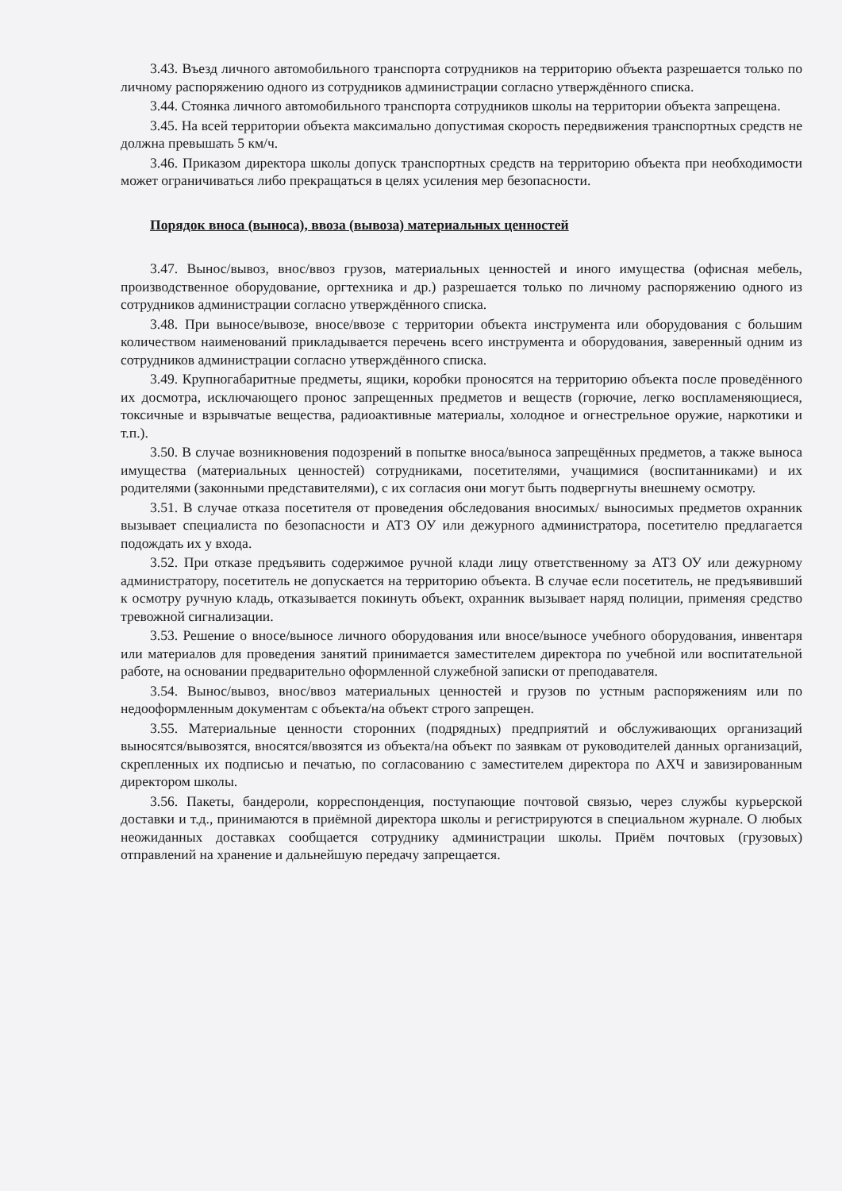3.43. Въезд личного автомобильного транспорта сотрудников на территорию объекта разрешается только по личному распоряжению одного из сотрудников администрации согласно утверждённого списка.
3.44. Стоянка личного автомобильного транспорта сотрудников школы на территории объекта запрещена.
3.45. На всей территории объекта максимально допустимая скорость передвижения транспортных средств не должна превышать 5 км/ч.
3.46. Приказом директора школы допуск транспортных средств на территорию объекта при необходимости может ограничиваться либо прекращаться в целях усиления мер безопасности.
Порядок вноса (выноса), ввоза (вывоза) материальных ценностей
3.47. Вынос/вывоз, внос/ввоз грузов, материальных ценностей и иного имущества (офисная мебель, производственное оборудование, оргтехника и др.) разрешается только по личному распоряжению одного из сотрудников администрации согласно утверждённого списка.
3.48. При выносе/вывозе, вносе/ввозе с территории объекта инструмента или оборудования с большим количеством наименований прикладывается перечень всего инструмента и оборудования, заверенный одним из сотрудников администрации согласно утверждённого списка.
3.49. Крупногабаритные предметы, ящики, коробки проносятся на территорию объекта после проведённого их досмотра, исключающего пронос запрещенных предметов и веществ (горючие, легко воспламеняющиеся, токсичные и взрывчатые вещества, радиоактивные материалы, холодное и огнестрельное оружие, наркотики и т.п.).
3.50. В случае возникновения подозрений в попытке вноса/выноса запрещённых предметов, а также выноса имущества (материальных ценностей) сотрудниками, посетителями, учащимися (воспитанниками) и их родителями (законными представителями), с их согласия они могут быть подвергнуты внешнему осмотру.
3.51. В случае отказа посетителя от проведения обследования вносимых/ выносимых предметов охранник вызывает специалиста по безопасности и АТЗ ОУ или дежурного администратора, посетителю предлагается подождать их у входа.
3.52. При отказе предъявить содержимое ручной клади лицу ответственному за АТЗ ОУ или дежурному администратору, посетитель не допускается на территорию объекта. В случае если посетитель, не предъявивший к осмотру ручную кладь, отказывается покинуть объект, охранник вызывает наряд полиции, применяя средство тревожной сигнализации.
3.53. Решение о вносе/выносе личного оборудования или вносе/выносе учебного оборудования, инвентаря или материалов для проведения занятий принимается заместителем директора по учебной или воспитательной работе, на основании предварительно оформленной служебной записки от преподавателя.
3.54. Вынос/вывоз, внос/ввоз материальных ценностей и грузов по устным распоряжениям или по недооформленным документам с объекта/на объект строго запрещен.
3.55. Материальные ценности сторонних (подрядных) предприятий и обслуживающих организаций выносятся/вывозятся, вносятся/ввозятся из объекта/на объект по заявкам от руководителей данных организаций, скрепленных их подписью и печатью, по согласованию с заместителем директора по АХЧ и завизированным директором школы.
3.56. Пакеты, бандероли, корреспонденция, поступающие почтовой связью, через службы курьерской доставки и т.д., принимаются в приёмной директора школы и регистрируются в специальном журнале. О любых неожиданных доставках сообщается сотруднику администрации школы. Приём почтовых (грузовых) отправлений на хранение и дальнейшую передачу запрещается.